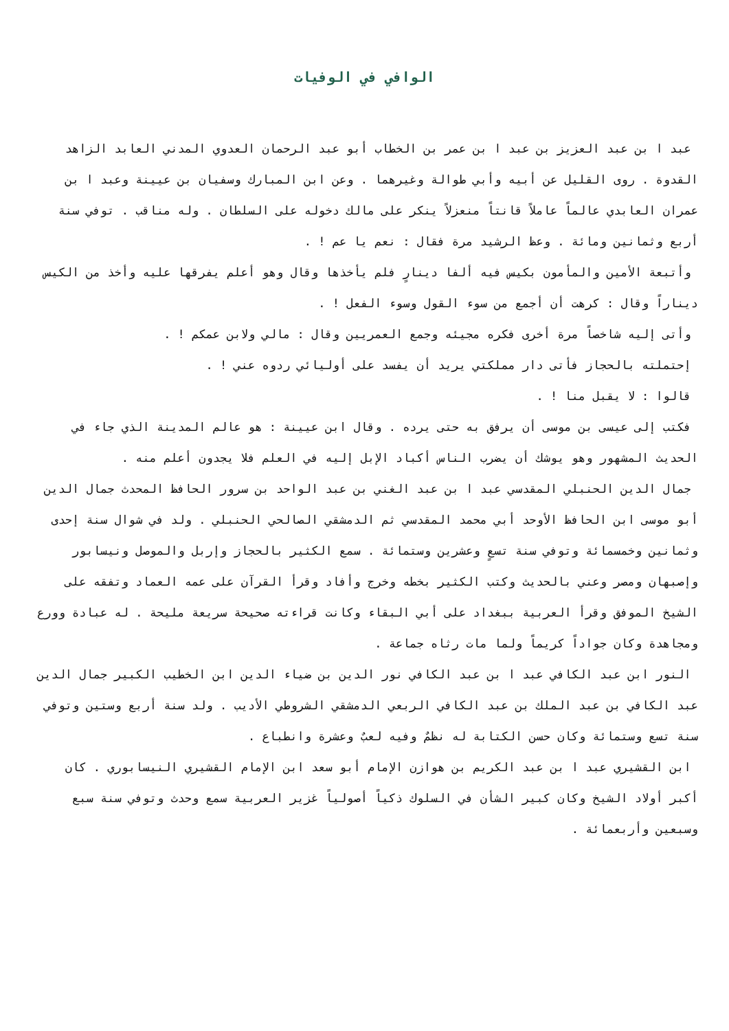الوافي في الوفيات
عبد ا بن عبد العزيز بن عبد ا بن عمر بن الخطاب أبو عبد الرحمان العدوي المدني العابد الزاهد القدوة . روى القليل عن أبيه وأبي طوالة وغيرهما . وعن ابن المبارك وسفيان بن عيينة وعبد ا بن عمران العابدي عالماً عاملاً قانتاً منعزلاً ينكر على مالك دخوله على السلطان . وله مناقب . توفي سنة أربع وثمانين ومائة . وعظ الرشيد مرة فقال : نعم يا عم ! .
وأتبعة الأمين والمأمون بكيس فيه ألفا دينارٍ فلم يأخذها وقال وهو أعلم يفرقها عليه وأخذ من الكيس ديناراً وقال : كرهت أن أجمع من سوء القول وسوء الفعل ! .
وأتى إليه شاخصاً مرة أخرى فكره مجيئه وجمع العمريين وقال : مالي ولابن عمكم ! .
إحتملته بالحجاز فأتى دار مملكتي يريد أن يفسد على أوليائي ردوه عني ! .
قالوا : لا يقبل منا ! .
فكتب إلى عيسى بن موسى أن يرفق به حتى يرده . وقال ابن عيينة : هو عالم المدينة الذي جاء في الحديث المشهور وهو يوشك أن يضرب الناس أكباد الإبل إليه في العلم فلا يجدون أعلم منه .
جمال الدين الحنبلي المقدسي عبد ا بن عبد الغني بن عبد الواحد بن سرور الحافظ المحدث جمال الدين أبو موسى ابن الحافظ الأوحد أبي محمد المقدسي ثم الدمشقي الصالحي الحنبلي . ولد في شوال سنة إحدى وثمانين وخمسمائة وتوفي سنة تسعٍ وعشرين وستمائة . سمع الكثير بالحجاز وإربل والموصل ونيسابور وإصبهان ومصر وعني بالحديث وكتب الكثير بخطه وخرج وأفاد وقرأ القرآن على عمه العماد وتفقه على الشيخ الموفق وقرأ العربية ببغداد على أبي البقاء وكانت قراءته صحيحة سريعة مليحة . له عبادة وورع ومجاهدة وكان جواداً كريماً ولما مات رثاه جماعة .
النور ابن عبد الكافي عبد ا بن عبد الكافي نور الدين بن ضياء الدين ابن الخطيب الكبير جمال الدين عبد الكافي بن عبد الملك بن عبد الكافي الربعي الدمشقي الشروطي الأديب . ولد سنة أربع وستين وتوفي سنة تسع وستمائة وكان حسن الكتابة له نظمٌ وفيه لعبٌ وعشرة وانطباع .
ابن القشيري عبد ا بن عبد الكريم بن هوازن الإمام أبو سعد ابن الإمام القشيري النيسابوري . كان أكبر أولاد الشيخ وكان كبير الشأن في السلوك ذكياً أصولياً غزير العربية سمع وحدث وتوفي سنة سبع وسبعين وأربعمائة .